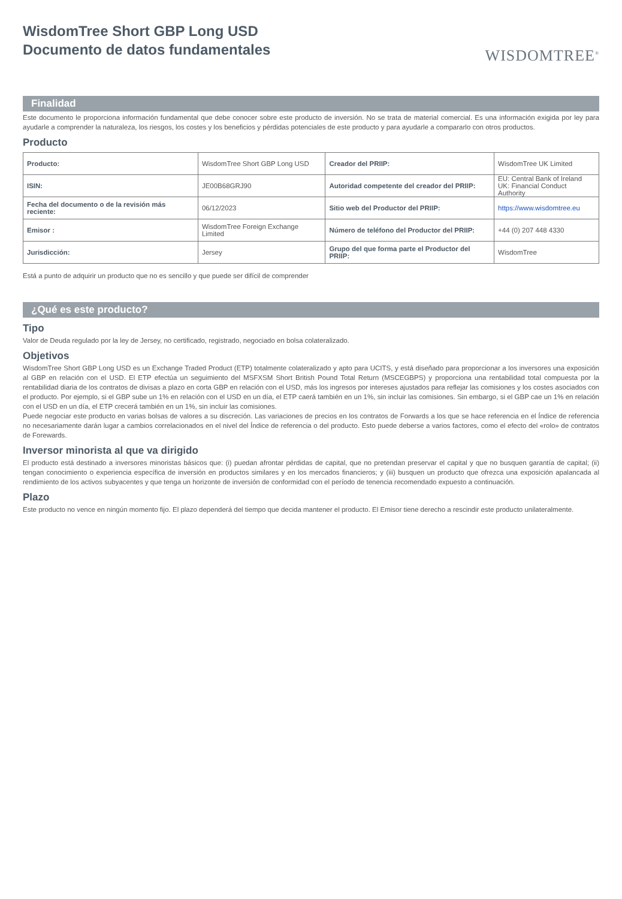WisdomTree Short GBP Long USD
Documento de datos fundamentales
WISDOMTREE<sup>®</sup>
Finalidad
Este documento le proporciona información fundamental que debe conocer sobre este producto de inversión. No se trata de material comercial. Es una información exigida por ley para ayudarle a comprender la naturaleza, los riesgos, los costes y los beneficios y pérdidas potenciales de este producto y para ayudarle a compararlo con otros productos.
Producto
| Producto: | WisdomTree Short GBP Long USD | Creador del PRIIP: | WisdomTree UK Limited |
| ISIN: | JE00B68GRJ90 | Autoridad competente del creador del PRIIP: | EU: Central Bank of Ireland UK: Financial Conduct Authority |
| Fecha del documento o de la revisión más reciente: | 06/12/2023 | Sitio web del Productor del PRIIP: | https://www.wisdomtree.eu |
| Emisor : | WisdomTree Foreign Exchange Limited | Número de teléfono del Productor del PRIIP: | +44 (0) 207 448 4330 |
| Jurisdicción: | Jersey | Grupo del que forma parte el Productor del PRIIP: | WisdomTree |
Está a punto de adquirir un producto que no es sencillo y que puede ser difícil de comprender
¿Qué es este producto?
Tipo
Valor de Deuda regulado por la ley de Jersey, no certificado, registrado, negociado en bolsa colateralizado.
Objetivos
WisdomTree Short GBP Long USD es un Exchange Traded Product (ETP) totalmente colateralizado y apto para UCITS, y está diseñado para proporcionar a los inversores una exposición al GBP en relación con el USD. El ETP efectúa un seguimiento del MSFXSM Short British Pound Total Return (MSCEGBPS) y proporciona una rentabilidad total compuesta por la rentabilidad diaria de los contratos de divisas a plazo en corta GBP en relación con el USD, más los ingresos por intereses ajustados para reflejar las comisiones y los costes asociados con el producto. Por ejemplo, si el GBP sube un 1% en relación con el USD en un día, el ETP caerá también en un 1%, sin incluir las comisiones. Sin embargo, si el GBP cae un 1% en relación con el USD en un día, el ETP crecerá también en un 1%, sin incluir las comisiones.
Puede negociar este producto en varias bolsas de valores a su discreción. Las variaciones de precios en los contratos de Forwards a los que se hace referencia en el Índice de referencia no necesariamente darán lugar a cambios correlacionados en el nivel del Índice de referencia o del producto. Esto puede deberse a varios factores, como el efecto del «rolo» de contratos de Forewards.
Inversor minorista al que va dirigido
El producto está destinado a inversores minoristas básicos que: (i) puedan afrontar pérdidas de capital, que no pretendan preservar el capital y que no busquen garantía de capital; (ii) tengan conocimiento o experiencia específica de inversión en productos similares y en los mercados financieros; y (iii) busquen un producto que ofrezca una exposición apalancada al rendimiento de los activos subyacentes y que tenga un horizonte de inversión de conformidad con el período de tenencia recomendado expuesto a continuación.
Plazo
Este producto no vence en ningún momento fijo. El plazo dependerá del tiempo que decida mantener el producto. El Emisor tiene derecho a rescindir este producto unilateralmente.